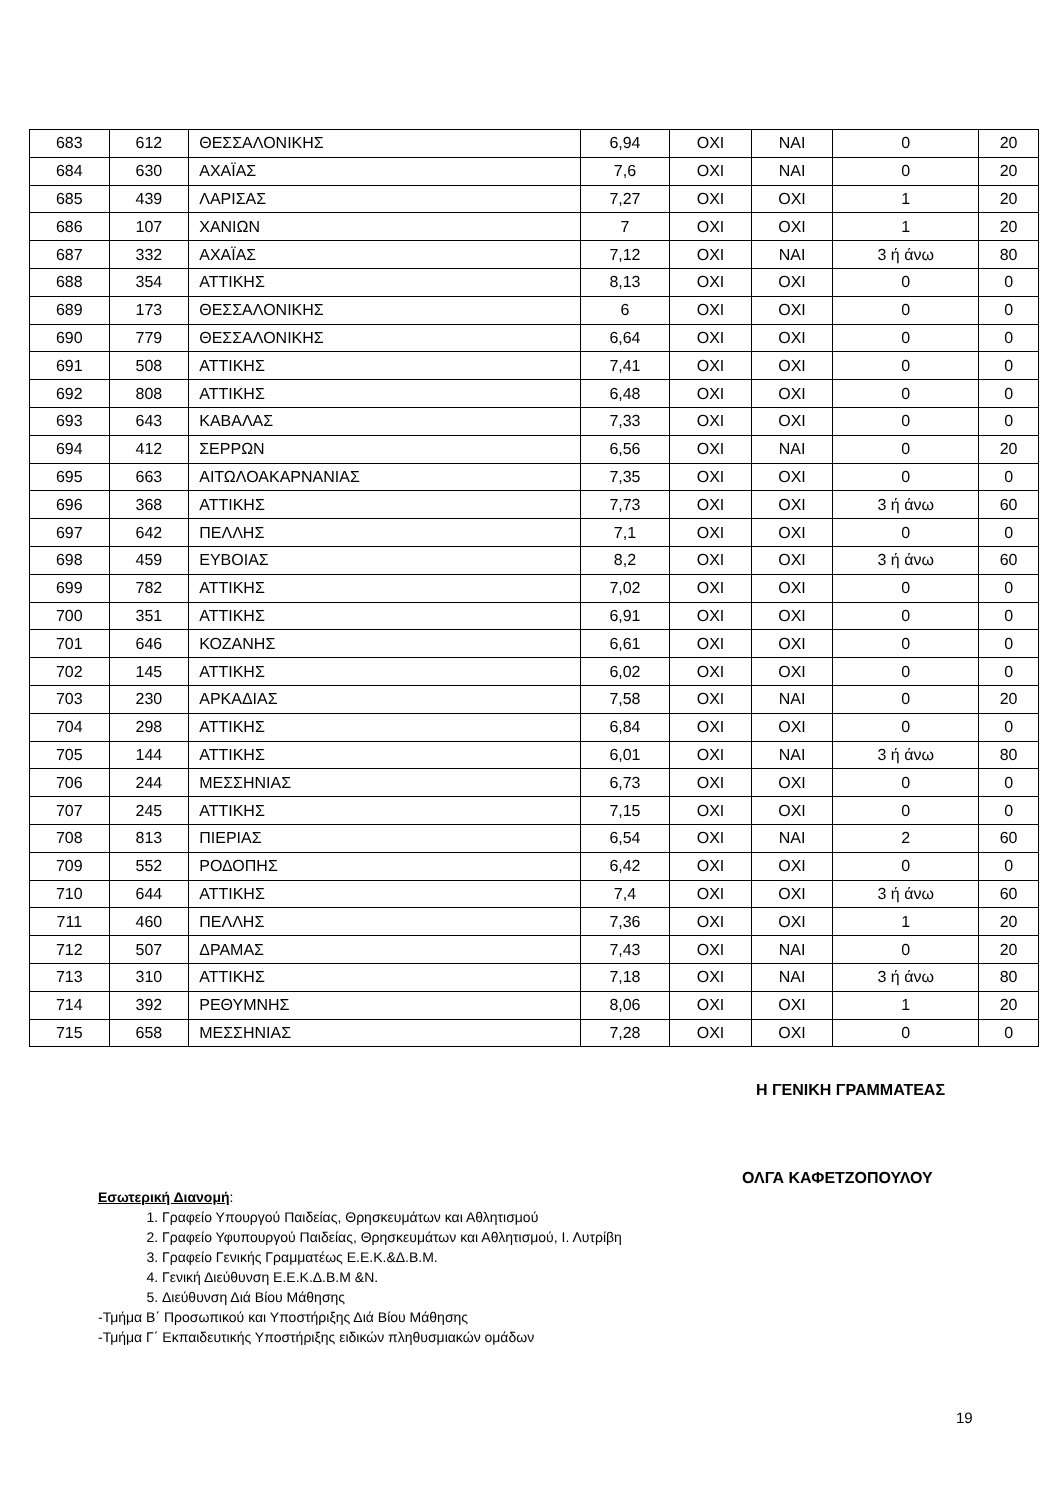| 683 | 612 | ΘΕΣΣΑΛΟΝΙΚΗΣ | 6,94 | ΟΧΙ | ΝΑΙ | 0 | 20 |
| 684 | 630 | ΑΧΑΪΑΣ | 7,6 | ΟΧΙ | ΝΑΙ | 0 | 20 |
| 685 | 439 | ΛΑΡΙΣΑΣ | 7,27 | ΟΧΙ | ΟΧΙ | 1 | 20 |
| 686 | 107 | ΧΑΝΙΩΝ | 7 | ΟΧΙ | ΟΧΙ | 1 | 20 |
| 687 | 332 | ΑΧΑΪΑΣ | 7,12 | ΟΧΙ | ΝΑΙ | 3 ή άνω | 80 |
| 688 | 354 | ΑΤΤΙΚΗΣ | 8,13 | ΟΧΙ | ΟΧΙ | 0 | 0 |
| 689 | 173 | ΘΕΣΣΑΛΟΝΙΚΗΣ | 6 | ΟΧΙ | ΟΧΙ | 0 | 0 |
| 690 | 779 | ΘΕΣΣΑΛΟΝΙΚΗΣ | 6,64 | ΟΧΙ | ΟΧΙ | 0 | 0 |
| 691 | 508 | ΑΤΤΙΚΗΣ | 7,41 | ΟΧΙ | ΟΧΙ | 0 | 0 |
| 692 | 808 | ΑΤΤΙΚΗΣ | 6,48 | ΟΧΙ | ΟΧΙ | 0 | 0 |
| 693 | 643 | ΚΑΒΑΛΑΣ | 7,33 | ΟΧΙ | ΟΧΙ | 0 | 0 |
| 694 | 412 | ΣΕΡΡΩΝ | 6,56 | ΟΧΙ | ΝΑΙ | 0 | 20 |
| 695 | 663 | ΑΙΤΩΛΟΑΚΑΡΝΑΝΙΑΣ | 7,35 | ΟΧΙ | ΟΧΙ | 0 | 0 |
| 696 | 368 | ΑΤΤΙΚΗΣ | 7,73 | ΟΧΙ | ΟΧΙ | 3 ή άνω | 60 |
| 697 | 642 | ΠΕΛΛΗΣ | 7,1 | ΟΧΙ | ΟΧΙ | 0 | 0 |
| 698 | 459 | ΕΥΒΟΙΑΣ | 8,2 | ΟΧΙ | ΟΧΙ | 3 ή άνω | 60 |
| 699 | 782 | ΑΤΤΙΚΗΣ | 7,02 | ΟΧΙ | ΟΧΙ | 0 | 0 |
| 700 | 351 | ΑΤΤΙΚΗΣ | 6,91 | ΟΧΙ | ΟΧΙ | 0 | 0 |
| 701 | 646 | ΚΟΖΑΝΗΣ | 6,61 | ΟΧΙ | ΟΧΙ | 0 | 0 |
| 702 | 145 | ΑΤΤΙΚΗΣ | 6,02 | ΟΧΙ | ΟΧΙ | 0 | 0 |
| 703 | 230 | ΑΡΚΑΔΙΑΣ | 7,58 | ΟΧΙ | ΝΑΙ | 0 | 20 |
| 704 | 298 | ΑΤΤΙΚΗΣ | 6,84 | ΟΧΙ | ΟΧΙ | 0 | 0 |
| 705 | 144 | ΑΤΤΙΚΗΣ | 6,01 | ΟΧΙ | ΝΑΙ | 3 ή άνω | 80 |
| 706 | 244 | ΜΕΣΣΗΝΙΑΣ | 6,73 | ΟΧΙ | ΟΧΙ | 0 | 0 |
| 707 | 245 | ΑΤΤΙΚΗΣ | 7,15 | ΟΧΙ | ΟΧΙ | 0 | 0 |
| 708 | 813 | ΠΙΕΡΙΑΣ | 6,54 | ΟΧΙ | ΝΑΙ | 2 | 60 |
| 709 | 552 | ΡΟΔΟΠΗΣ | 6,42 | ΟΧΙ | ΟΧΙ | 0 | 0 |
| 710 | 644 | ΑΤΤΙΚΗΣ | 7,4 | ΟΧΙ | ΟΧΙ | 3 ή άνω | 60 |
| 711 | 460 | ΠΕΛΛΗΣ | 7,36 | ΟΧΙ | ΟΧΙ | 1 | 20 |
| 712 | 507 | ΔΡΑΜΑΣ | 7,43 | ΟΧΙ | ΝΑΙ | 0 | 20 |
| 713 | 310 | ΑΤΤΙΚΗΣ | 7,18 | ΟΧΙ | ΝΑΙ | 3 ή άνω | 80 |
| 714 | 392 | ΡΕΘΥΜΝΗΣ | 8,06 | ΟΧΙ | ΟΧΙ | 1 | 20 |
| 715 | 658 | ΜΕΣΣΗΝΙΑΣ | 7,28 | ΟΧΙ | ΟΧΙ | 0 | 0 |
Η ΓΕΝΙΚΗ ΓΡΑΜΜΑΤΕΑΣ
ΟΛΓΑ ΚΑΦΕΤΖΟΠΟΥΛΟΥ
Εσωτερική Διανομή:
1. Γραφείο Υπουργού Παιδείας, Θρησκευμάτων και Αθλητισμού
2. Γραφείο Υφυπουργού Παιδείας, Θρησκευμάτων και Αθλητισμού, Ι. Λυτρίβη
3. Γραφείο Γενικής Γραμματέως Ε.Ε.Κ.&Δ.Β.Μ.
4. Γενική Διεύθυνση Ε.Ε.Κ.Δ.Β.Μ &Ν.
5. Διεύθυνση Διά Βίου Μάθησης
-Τμήμα Β΄ Προσωπικού και Υποστήριξης Διά Βίου Μάθησης
-Τμήμα Γ΄ Εκπαιδευτικής Υποστήριξης ειδικών πληθυσμιακών ομάδων
19